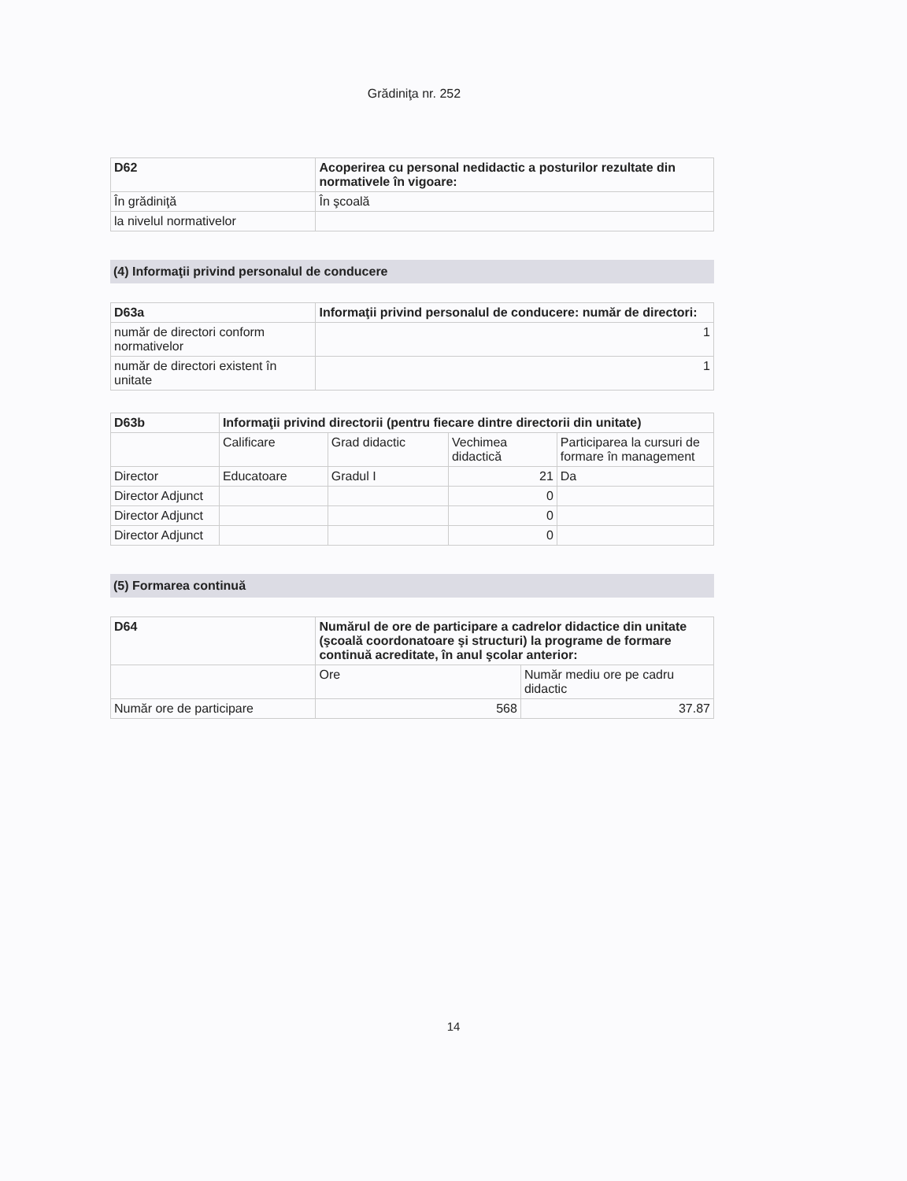Grădiniţa nr. 252
| D62 | Acoperirea cu personal nedidactic a posturilor rezultate din normativele în vigoare: |
| --- | --- |
| În grădiniţă | În şcoală |
| la nivelul normativelor | |
(4) Informaţii privind personalul de conducere
| D63a | Informaţii privind personalul de conducere: număr de directori: |
| --- | --- |
| număr de directori conform normativelor | 1 |
| număr de directori existent în unitate | 1 |
| D63b | Informaţii privind directorii (pentru fiecare dintre directorii din unitate) | | | |
| --- | --- | --- | --- | --- |
| | Calificare | Grad didactic | Vechimea didactică | Participarea la cursuri de formare în management |
| Director | Educatoare | Gradul I | 21 | Da |
| Director Adjunct | | | 0 | |
| Director Adjunct | | | 0 | |
| Director Adjunct | | | 0 | |
(5) Formarea continuă
| D64 | Numărul de ore de participare a cadrelor didactice din unitate (şcoală coordonatoare şi structuri) la programe de formare continuă acreditate, în anul şcolar anterior: | |
| --- | --- | --- |
| | Ore | Număr mediu ore pe cadru didactic |
| Număr ore de participare | 568 | 37.87 |
14